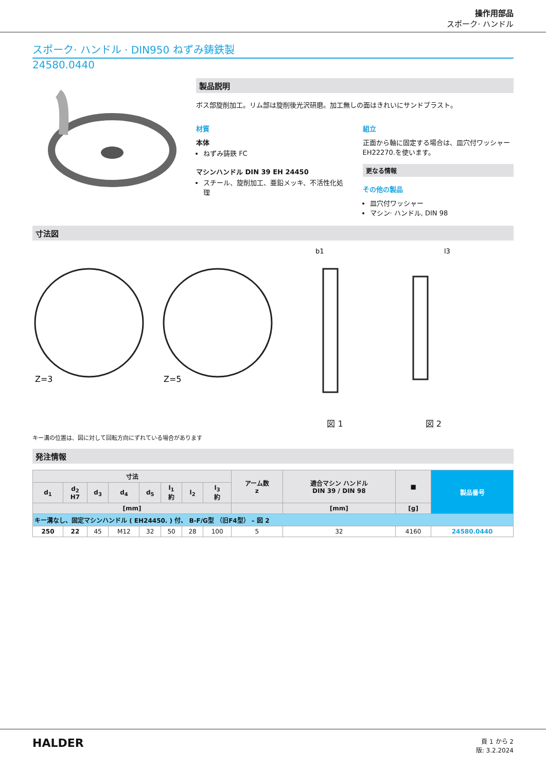操作用部品
スポーク· ハンドル
スポーク· ハンドル · DIN950 ねずみ鋳鉄製
24580.0440
製品説明
ボス部旋削加工。リム部は旋削後光沢研磨。加工無しの面はきれいにサンドブラスト。
材質
本体
ねずみ鋳鉄 FC
マシンハンドル DIN 39 EH 24450
スチール、旋削加工、亜鉛メッキ、不活性化処理
組立
正面から軸に固定する場合は、皿穴付ワッシャーEH22270.を使います。
更なる情報
その他の製品
皿穴付ワッシャー
マシン· ハンドル, DIN 98
寸法図
Z=3
Z=5
b1
l3
図 1 図 2
キー溝の位置は、図に対して回転方向にずれている場合があります
発注情報
| 寸法 | | | | | | | | アーム数 z | 適合マシン ハンドル DIN 39 / DIN 98 | ■ | 製品番号 |
| --- | --- | --- | --- | --- | --- | --- | --- | --- | --- | --- | --- |
| d<sub>1</sub> | d<sub>2</sub> H7 | d<sub>3</sub> | d<sub>4</sub> | d<sub>5</sub> | l<sub>1</sub> 約 | l<sub>2</sub> | l<sub>3</sub> 約 | | | | |
| [mm] | | | | | | | | | [mm] | [g] | |
| キー溝なし、固定マシンハンドル ( EH24450. ) 付、 B-F/G型 （旧F4型） – 図 2 | | | | | | | | | | | |
| 250 | 22 | 45 | M12 | 32 | 50 | 28 | 100 | 5 | 32 | 4160 | 24580.0440 |
HALDER
頁 1 から 2
版: 3.2.2024